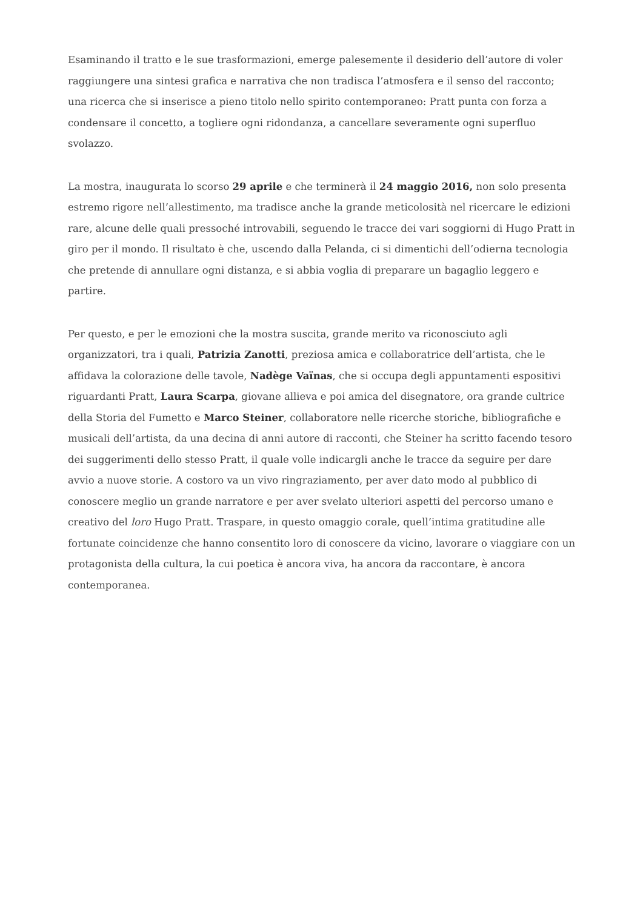Esaminando il tratto e le sue trasformazioni, emerge palesemente il desiderio dell’autore di voler raggiungere una sintesi grafica e narrativa che non tradisca l’atmosfera e il senso del racconto; una ricerca che si inserisce a pieno titolo nello spirito contemporaneo: Pratt punta con forza a condensare il concetto, a togliere ogni ridondanza, a cancellare severamente ogni superfluo svolazzo.
La mostra, inaugurata lo scorso 29 aprile e che terminerà il 24 maggio 2016, non solo presenta estremo rigore nell’allestimento, ma tradisce anche la grande meticolosità nel ricercare le edizioni rare, alcune delle quali pressoché introvabili, seguendo le tracce dei vari soggiorni di Hugo Pratt in giro per il mondo. Il risultato è che, uscendo dalla Pelanda, ci si dimentichi dell’odierna tecnologia che pretende di annullare ogni distanza, e si abbia voglia di preparare un bagaglio leggero e partire.
Per questo, e per le emozioni che la mostra suscita, grande merito va riconosciuto agli organizzatori, tra i quali, Patrizia Zanotti, preziosa amica e collaboratrice dell’artista, che le affidava la colorazione delle tavole, Nadège Vaïnas, che si occupa degli appuntamenti espositivi riguardanti Pratt, Laura Scarpa, giovane allieva e poi amica del disegnatore, ora grande cultrice della Storia del Fumetto e Marco Steiner, collaboratore nelle ricerche storiche, bibliografiche e musicali dell’artista, da una decina di anni autore di racconti, che Steiner ha scritto facendo tesoro dei suggerimenti dello stesso Pratt, il quale volle indicargli anche le tracce da seguire per dare avvio a nuove storie. A costoro va un vivo ringraziamento, per aver dato modo al pubblico di conoscere meglio un grande narratore e per aver svelato ulteriori aspetti del percorso umano e creativo del loro Hugo Pratt. Traspare, in questo omaggio corale, quell’intima gratitudine alle fortunate coincidenze che hanno consentito loro di conoscere da vicino, lavorare o viaggiare con un protagonista della cultura, la cui poetica è ancora viva, ha ancora da raccontare, è ancora contemporanea.